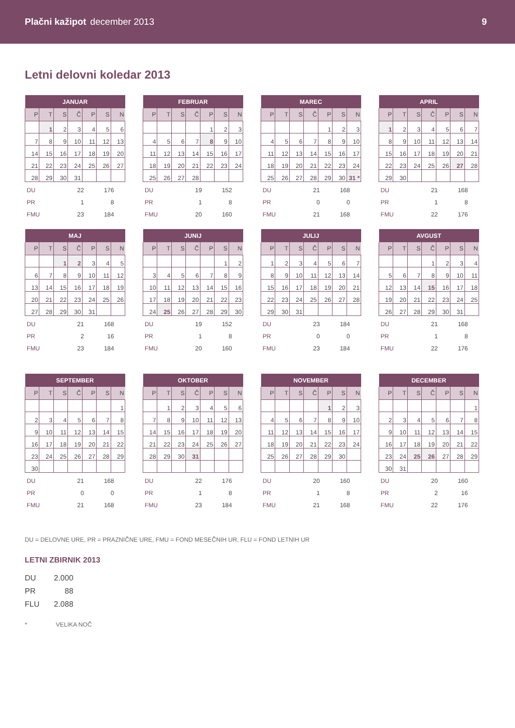Plačni kažipot december 2013 9
Letni delovni koledar 2013
| JANUAR | | | | | | |
| --- | --- | --- | --- | --- | --- | --- |
| P | T | S | Č | P | S | N |
| | 1 | 2 | 3 | 4 | 5 | 6 |
| 7 | 8 | 9 | 10 | 11 | 12 | 13 |
| 14 | 15 | 16 | 17 | 18 | 19 | 20 |
| 21 | 22 | 23 | 24 | 25 | 26 | 27 |
| 28 | 29 | 30 | 31 | | | |
| DU | 22 | 176 |
| PR | 1 | 8 |
| FMU | 23 | 184 |
| FEBRUAR | | | | | | |
| --- | --- | --- | --- | --- | --- | --- |
| P | T | S | Č | P | S | N |
| | | | | 1 | 2 | 3 |
| 4 | 5 | 6 | 7 | 8 | 9 | 10 |
| 11 | 12 | 13 | 14 | 15 | 16 | 17 |
| 18 | 19 | 20 | 21 | 22 | 23 | 24 |
| 25 | 26 | 27 | 28 | | | |
| DU | 19 | 152 |
| PR | 1 | 8 |
| FMU | 20 | 160 |
| MAREC | | | | | | |
| --- | --- | --- | --- | --- | --- | --- |
| P | T | S | Č | P | S | N |
| | | | | 1 | 2 | 3 |
| 4 | 5 | 6 | 7 | 8 | 9 | 10 |
| 11 | 12 | 13 | 14 | 15 | 16 | 17 |
| 18 | 19 | 20 | 21 | 22 | 23 | 24 |
| 25 | 26 | 27 | 28 | 29 | 30 | 31 * |
| DU | 21 | 168 |
| PR | 0 | 0 |
| FMU | 21 | 168 |
| APRIL | | | | | | |
| --- | --- | --- | --- | --- | --- | --- |
| P | T | S | Č | P | S | N |
| 1 | 2 | 3 | 4 | 5 | 6 | 7 |
| 8 | 9 | 10 | 11 | 12 | 13 | 14 |
| 15 | 16 | 17 | 18 | 19 | 20 | 21 |
| 22 | 23 | 24 | 25 | 26 | 27 | 28 |
| 29 | 30 | | | | | |
| DU | 21 | 168 |
| PR | 1 | 8 |
| FMU | 22 | 176 |
| MAJ | | | | | | |
| --- | --- | --- | --- | --- | --- | --- |
| P | T | S | Č | P | S | N |
| | | 1 | 2 | 3 | 4 | 5 |
| 6 | 7 | 8 | 9 | 10 | 11 | 12 |
| 13 | 14 | 15 | 16 | 17 | 18 | 19 |
| 20 | 21 | 22 | 23 | 24 | 25 | 26 |
| 27 | 28 | 29 | 30 | 31 | | |
| DU | 21 | 168 |
| PR | 2 | 16 |
| FMU | 23 | 184 |
| JUNIJ | | | | | | |
| --- | --- | --- | --- | --- | --- | --- |
| P | T | S | Č | P | S | N |
| | | | | | 1 | 2 |
| 3 | 4 | 5 | 6 | 7 | 8 | 9 |
| 10 | 11 | 12 | 13 | 14 | 15 | 16 |
| 17 | 18 | 19 | 20 | 21 | 22 | 23 |
| 24 | 25 | 26 | 27 | 28 | 29 | 30 |
| DU | 19 | 152 |
| PR | 1 | 8 |
| FMU | 20 | 160 |
| JULIJ | | | | | | |
| --- | --- | --- | --- | --- | --- | --- |
| P | T | S | Č | P | S | N |
| 1 | 2 | 3 | 4 | 5 | 6 | 7 |
| 8 | 9 | 10 | 11 | 12 | 13 | 14 |
| 15 | 16 | 17 | 18 | 19 | 20 | 21 |
| 22 | 23 | 24 | 25 | 26 | 27 | 28 |
| 29 | 30 | 31 | | | | |
| DU | 23 | 184 |
| PR | 0 | 0 |
| FMU | 23 | 184 |
| AVGUST | | | | | | |
| --- | --- | --- | --- | --- | --- | --- |
| P | T | S | Č | P | S | N |
| | | | 1 | 2 | 3 | 4 |
| 5 | 6 | 7 | 8 | 9 | 10 | 11 |
| 12 | 13 | 14 | 15 | 16 | 17 | 18 |
| 19 | 20 | 21 | 22 | 23 | 24 | 25 |
| 26 | 27 | 28 | 29 | 30 | 31 | |
| DU | 21 | 168 |
| PR | 1 | 8 |
| FMU | 22 | 176 |
| SEPTEMBER | | | | | | |
| --- | --- | --- | --- | --- | --- | --- |
| P | T | S | Č | P | S | N |
| | | | | | | 1 |
| 2 | 3 | 4 | 5 | 6 | 7 | 8 |
| 9 | 10 | 11 | 12 | 13 | 14 | 15 |
| 16 | 17 | 18 | 19 | 20 | 21 | 22 |
| 23 | 24 | 25 | 26 | 27 | 28 | 29 |
| 30 | | | | | | |
| DU | 21 | 168 |
| PR | 0 | 0 |
| FMU | 21 | 168 |
| OKTOBER | | | | | | |
| --- | --- | --- | --- | --- | --- | --- |
| P | T | S | Č | P | S | N |
| | 1 | 2 | 3 | 4 | 5 | 6 |
| 7 | 8 | 9 | 10 | 11 | 12 | 13 |
| 14 | 15 | 16 | 17 | 18 | 19 | 20 |
| 21 | 22 | 23 | 24 | 25 | 26 | 27 |
| 28 | 29 | 30 | 31 | | | |
| DU | 22 | 176 |
| PR | 1 | 8 |
| FMU | 23 | 184 |
| NOVEMBER | | | | | | |
| --- | --- | --- | --- | --- | --- | --- |
| P | T | S | Č | P | S | N |
| | | | | 1 | 2 | 3 |
| 4 | 5 | 6 | 7 | 8 | 9 | 10 |
| 11 | 12 | 13 | 14 | 15 | 16 | 17 |
| 18 | 19 | 20 | 21 | 22 | 23 | 24 |
| 25 | 26 | 27 | 28 | 29 | 30 | |
| DU | 20 | 160 |
| PR | 1 | 8 |
| FMU | 21 | 168 |
| DECEMBER | | | | | | |
| --- | --- | --- | --- | --- | --- | --- |
| P | T | S | Č | P | S | N |
| | | | | | | 1 |
| 2 | 3 | 4 | 5 | 6 | 7 | 8 |
| 9 | 10 | 11 | 12 | 13 | 14 | 15 |
| 16 | 17 | 18 | 19 | 20 | 21 | 22 |
| 23 | 24 | 25 | 26 | 27 | 28 | 29 |
| 30 | 31 | | | | | |
| DU | 20 | 160 |
| PR | 2 | 16 |
| FMU | 22 | 176 |
DU = DELOVNE URE, PR = PRAZNIČNE URE, FMU = FOND MESEČNIH UR, FLU = FOND LETNIH UR
LETNI ZBIRNIK 2013
| DU | 2.000 |
| PR | 88 |
| FLU | 2.088 |
* VELIKA NOČ